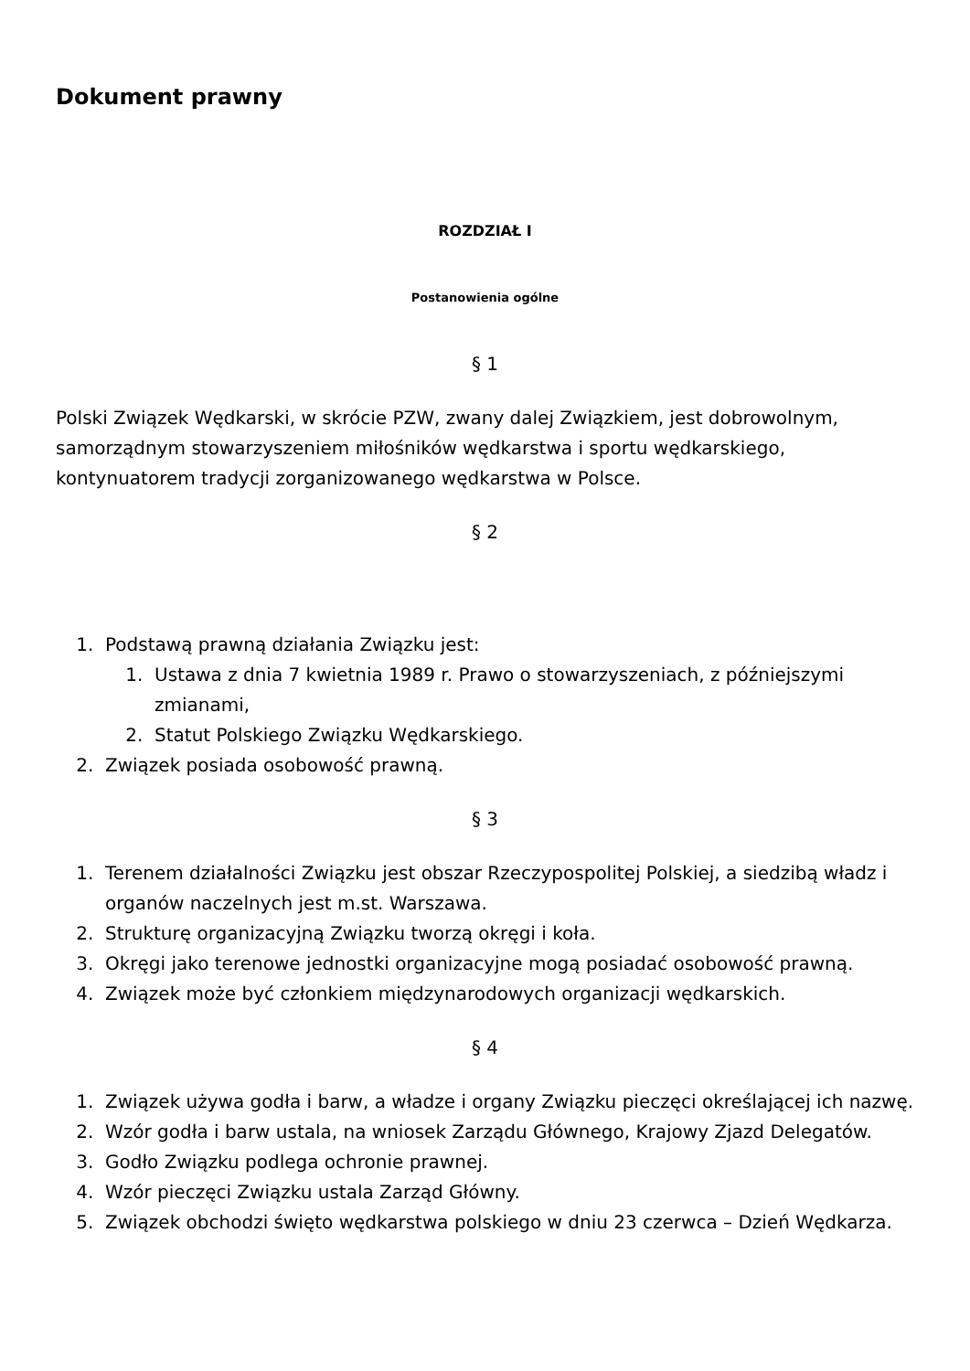Dokument prawny
ROZDZIAŁ I
Postanowienia ogólne
§ 1
Polski Związek Wędkarski, w skrócie PZW, zwany dalej Związkiem, jest dobrowolnym, samorządnym stowarzyszeniem miłośników wędkarstwa i sportu wędkarskiego, kontynuatorem tradycji zorganizowanego wędkarstwa w Polsce.
§ 2
1. Podstawą prawną działania Związku jest:
1. Ustawa z dnia 7 kwietnia 1989 r. Prawo o stowarzyszeniach, z późniejszymi zmianami,
2. Statut Polskiego Związku Wędkarskiego.
2. Związek posiada osobowość prawną.
§ 3
1. Terenem działalności Związku jest obszar Rzeczypospolitej Polskiej, a siedzibą władz i organów naczelnych jest m.st. Warszawa.
2. Strukturę organizacyjną Związku tworzą okręgi i koła.
3. Okręgi jako terenowe jednostki organizacyjne mogą posiadać osobowość prawną.
4. Związek może być członkiem międzynarodowych organizacji wędkarskich.
§ 4
1. Związek używa godła i barw, a władze i organy Związku pieczęci określającej ich nazwę.
2. Wzór godła i barw ustala, na wniosek Zarządu Głównego, Krajowy Zjazd Delegatów.
3. Godło Związku podlega ochronie prawnej.
4. Wzór pieczęci Związku ustala Zarząd Główny.
5. Związek obchodzi święto wędkarstwa polskiego w dniu 23 czerwca – Dzień Wędkarza.